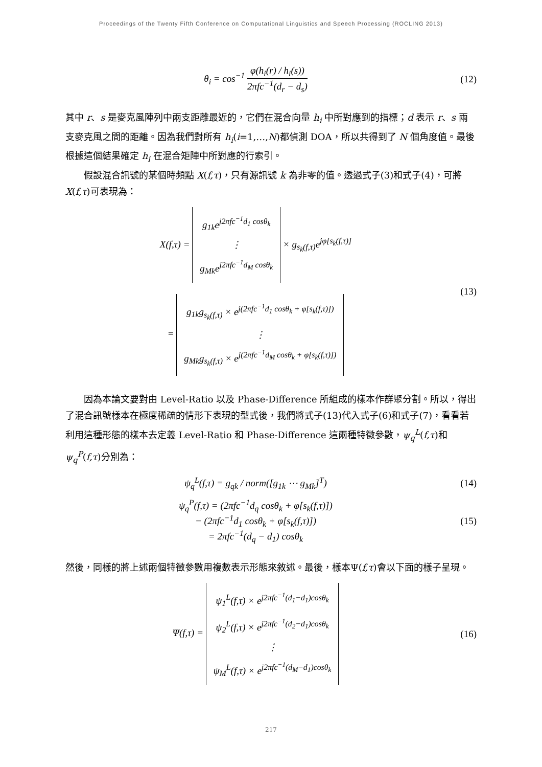Proceedings of the Twenty Fifth Conference on Computational Linguistics and Speech Processing (ROCLING 2013)
θ<sub>i</sub> = cos<sup>−1</sup> φ(h<sub>i</sub>(r) / h<sub>i</sub>(s)) 2πfc<sup>−1</sup>(d<sub>r</sub> − d<sub>s</sub>)
(12)
其中 r、s 是麥克風陣列中兩支距離最近的，它們在混合向量 h<sub>i</sub> 中所對應到的指標；d 表示 r、s 兩支麥克風之間的距離。因為我們對所有 h<sub>i</sub>(i=1,…,N)都偵測 DOA，所以共得到了 N 個角度值。最後根據這個結果確定 h<sub>i</sub> 在混合矩陣中所對應的行索引。
假設混合訊號的某個時頻點 X(f,τ)，只有源訊號 k 為非零的值。透過式子(3)和式子(4)，可將 X(f,τ)可表現為：
X(f,τ) = g<sub>1k</sub>e<sup>j2πfc<sup>−1</sup>d<sub>1</sub> cosθ<sub>k</sub></sup>
⋮
g<sub>Mk</sub>e<sup>j2πfc<sup>−1</sup>d<sub>M</sub> cosθ<sub>k</sub></sup> × g<sub>s<sub>k</sub>(f,τ)</sub>e<sup>jφ[s<sub>k</sub>(f,τ)]</sup>
= g<sub>1k</sub>g<sub>s<sub>k</sub>(f,τ)</sub> × e<sup>j(2πfc<sup>−1</sup>d<sub>1</sub> cosθ<sub>k</sub> + φ[s<sub>k</sub>(f,τ)])</sup>
⋮
g<sub>Mk</sub>g<sub>s<sub>k</sub>(f,τ)</sub> × e<sup>j(2πfc<sup>−1</sup>d<sub>M</sub> cosθ<sub>k</sub> + φ[s<sub>k</sub>(f,τ)])</sup>
(13)
因為本論文要對由 Level-Ratio 以及 Phase-Difference 所組成的樣本作群聚分割。所以，得出了混合訊號樣本在極度稀疏的情形下表現的型式後，我們將式子(13)代入式子(6)和式子(7)，看看若利用這種形態的樣本去定義 Level-Ratio 和 Phase-Difference 這兩種特徵參數，ψ<sub>q</sub><sup>L</sup>(f,τ)和ψ<sub>q</sub><sup>P</sup>(f,τ)分別為：
ψ<sub>q</sub><sup>L</sup>(f,τ) = g<sub>qk</sub> / norm([g<sub>1k</sub> ⋯ g<sub>Mk</sub>]<sup>T</sup>)
(14)
ψ<sub>q</sub><sup>P</sup>(f,τ) = (2πfc<sup>−1</sup>d<sub>q</sub> cosθ<sub>k</sub> + φ[s<sub>k</sub>(f,τ)])
− (2πfc<sup>−1</sup>d<sub>1</sub> cosθ<sub>k</sub> + φ[s<sub>k</sub>(f,τ)])
= 2πfc<sup>−1</sup>(d<sub>q</sub> − d<sub>1</sub>) cosθ<sub>k</sub>
(15)
然後，同樣的將上述兩個特徵參數用複數表示形態來敘述。最後，樣本Ψ(f,τ)會以下面的樣子呈現。
Ψ(f,τ) = ψ<sub>1</sub><sup>L</sup>(f,τ) × e<sup>j2πfc<sup>−1</sup>(d<sub>1</sub>−d<sub>1</sub>)cosθ<sub>k</sub></sup>
ψ<sub>2</sub><sup>L</sup>(f,τ) × e<sup>j2πfc<sup>−1</sup>(d<sub>2</sub>−d<sub>1</sub>)cosθ<sub>k</sub></sup>
⋮
ψ<sub>M</sub><sup>L</sup>(f,τ) × e<sup>j2πfc<sup>−1</sup>(d<sub>M</sub>−d<sub>1</sub>)cosθ<sub>k</sub></sup>
(16)
217